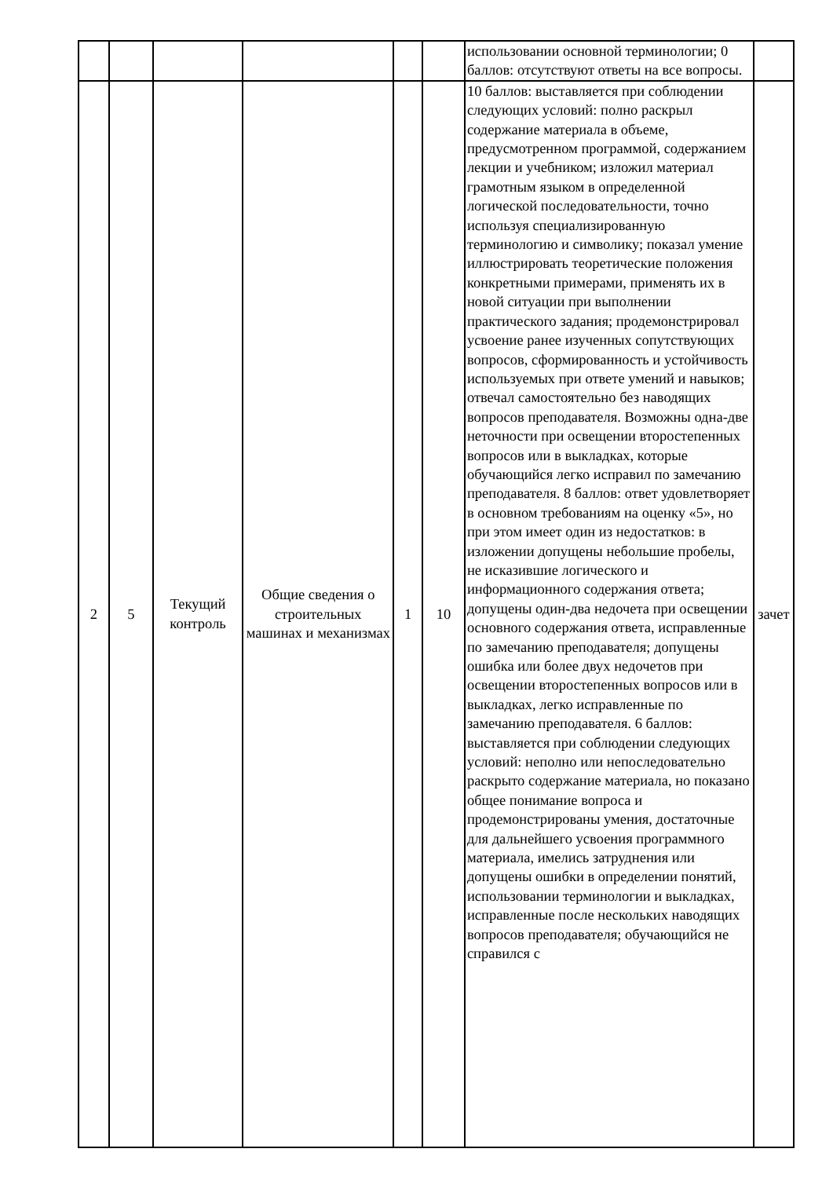| | | | | | | использовании основной терминологии; 0 баллов: отсутствуют ответы на все вопросы. | |
| 2 | 5 | Текущий контроль | Общие сведения о строительных машинах и механизмах | 1 | 10 | 10 баллов: выставляется при соблюдении следующих условий: полно раскрыл содержание материала в объеме, предусмотренном программой, содержанием лекции и учебником; изложил материал грамотным языком в определенной логической последовательности, точно используя специализированную терминологию и символику; показал умение иллюстрировать теоретические положения конкретными примерами, применять их в новой ситуации при выполнении практического задания; продемонстрировал усвоение ранее изученных сопутствующих вопросов, сформированность и устойчивость используемых при ответе умений и навыков; отвечал самостоятельно без наводящих вопросов преподавателя. Возможны одна-две неточности при освещении второстепенных вопросов или в выкладках, которые обучающийся легко исправил по замечанию преподавателя. 8 баллов: ответ удовлетворяет в основном требованиям на оценку «5», но при этом имеет один из недостатков: в изложении допущены небольшие пробелы, не исказившие логического и информационного содержания ответа; допущены один-два недочета при освещении основного содержания ответа, исправленные по замечанию преподавателя; допущены ошибка или более двух недочетов при освещении второстепенных вопросов или в выкладках, легко исправленные по замечанию преподавателя. 6 баллов: выставляется при соблюдении следующих условий: неполно или непоследовательно раскрыто содержание материала, но показано общее понимание вопроса и продемонстрированы умения, достаточные для дальнейшего усвоения программного материала, имелись затруднения или допущены ошибки в определении понятий, использовании терминологии и выкладках, исправленные после нескольких наводящих вопросов преподавателя; обучающийся не справился с | зачет |